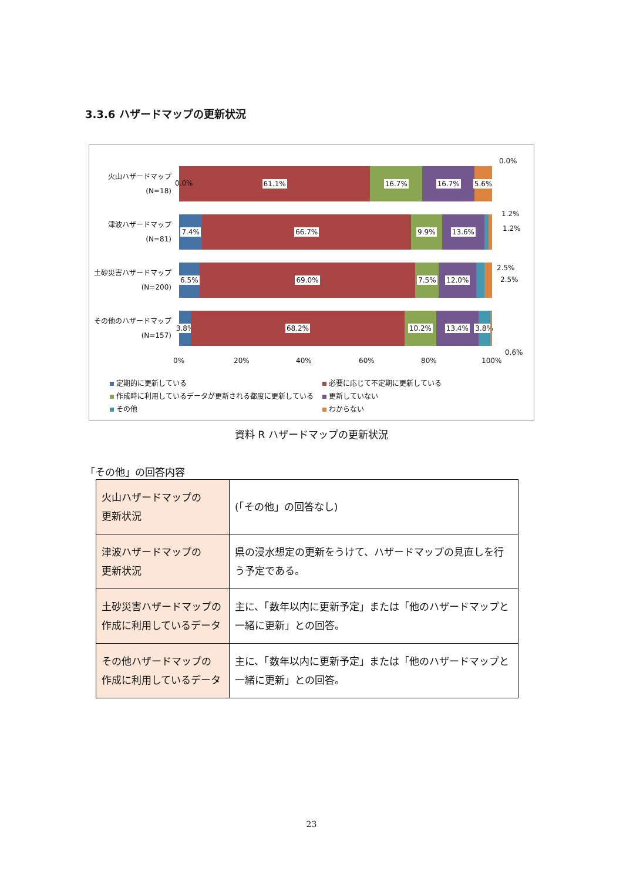3.3.6 ハザードマップの更新状況
火山ハザードマップ
(N=18)
61.1% 16.7% 16.7% 5.6%
0.0%
0.0%
津波ハザードマップ
(N=81)
7.4% 66.7% 9.9% 13.6%
1.2%
1.2%
土砂災害ハザードマップ
(N=200)
6.5% 69.0% 7.5% 12.0%
2.5%
2.5%
その他のハザードマップ
(N=157)
3.8% 68.2% 10.2% 13.4% 3.8%
0.6%
0% 20% 40% 60% 80% 100%
定期的に更新している
必要に応じて不定期に更新している
作成時に利用しているデータが更新される都度に更新している
更新していない
その他
わからない
資料 R ハザードマップの更新状況
「その他」の回答内容
| 火山ハザードマップの 更新状況 | (「その他」の回答なし) |
| 津波ハザードマップの 更新状況 | 県の浸水想定の更新をうけて、ハザードマップの見直しを行う予定である。 |
| 土砂災害ハザードマップの 作成に利用しているデータ | 主に、「数年以内に更新予定」または「他のハザードマップと一緒に更新」との回答。 |
| その他ハザードマップの 作成に利用しているデータ | 主に、「数年以内に更新予定」または「他のハザードマップと一緒に更新」との回答。 |
23